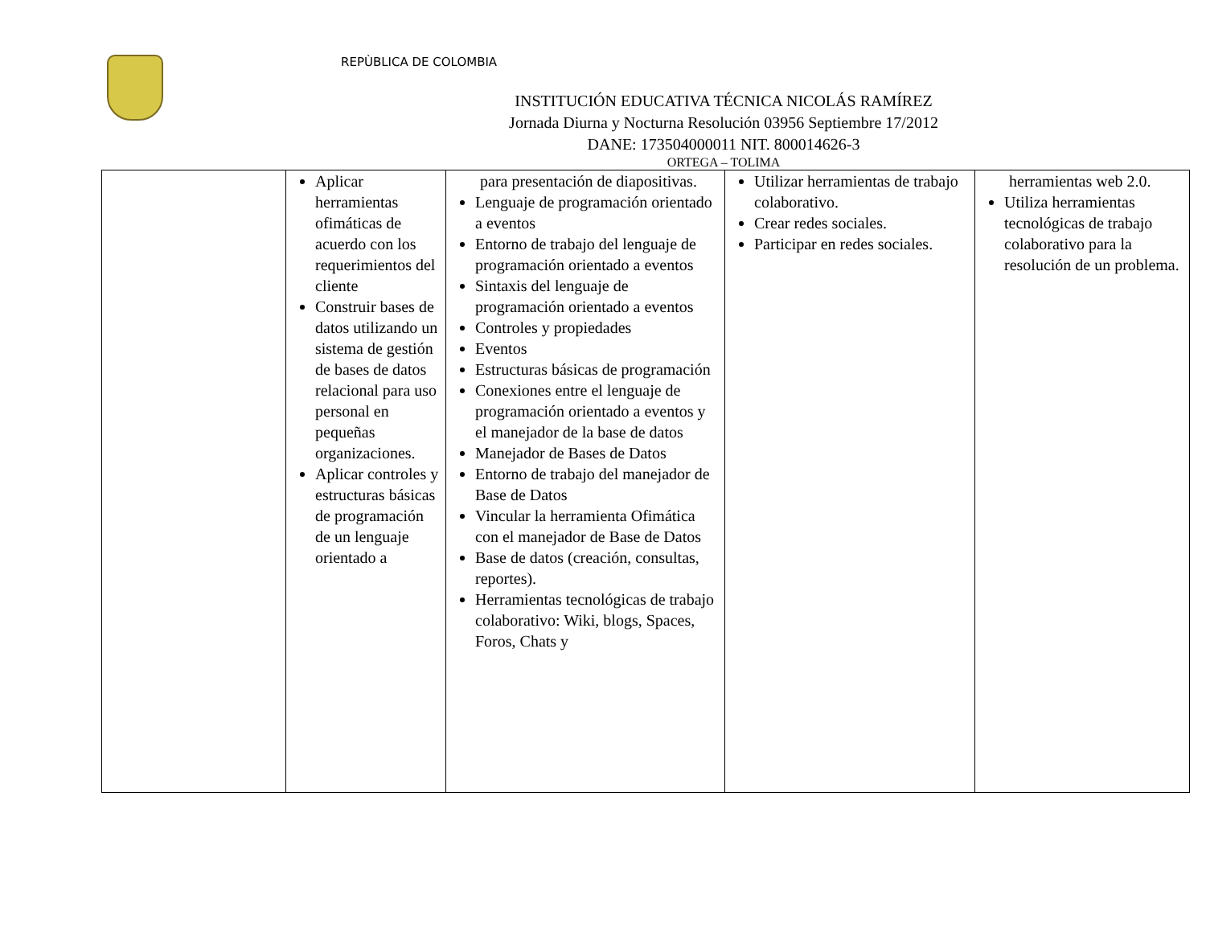REPÙBLICA DE COLOMBIA
INSTITUCIÓN EDUCATIVA TÉCNICA NICOLÁS RAMÍREZ
Jornada Diurna y Nocturna Resolución 03956 Septiembre 17/2012
DANE: 173504000011 NIT. 800014626-3
ORTEGA – TOLIMA
| | Aplicar herramientas ofimáticas de acuerdo con los requerimientos del cliente Construir bases de datos utilizando un sistema de gestión de bases de datos relacional para uso personal en pequeñas organizaciones. Aplicar controles y estructuras básicas de programación de un lenguaje orientado a | para presentación de diapositivas. Lenguaje de programación orientado a eventos Entorno de trabajo del lenguaje de programación orientado a eventos Sintaxis del lenguaje de programación orientado a eventos Controles y propiedades Eventos Estructuras básicas de programación Conexiones entre el lenguaje de programación orientado a eventos y el manejador de la base de datos Manejador de Bases de Datos Entorno de trabajo del manejador de Base de Datos Vincular la herramienta Ofimática con el manejador de Base de Datos Base de datos (creación, consultas, reportes). Herramientas tecnológicas de trabajo colaborativo: Wiki, blogs, Spaces, Foros, Chats y | Utilizar herramientas de trabajo colaborativo. Crear redes sociales. Participar en redes sociales. | herramientas web 2.0. Utiliza herramientas tecnológicas de trabajo colaborativo para la resolución de un problema. |